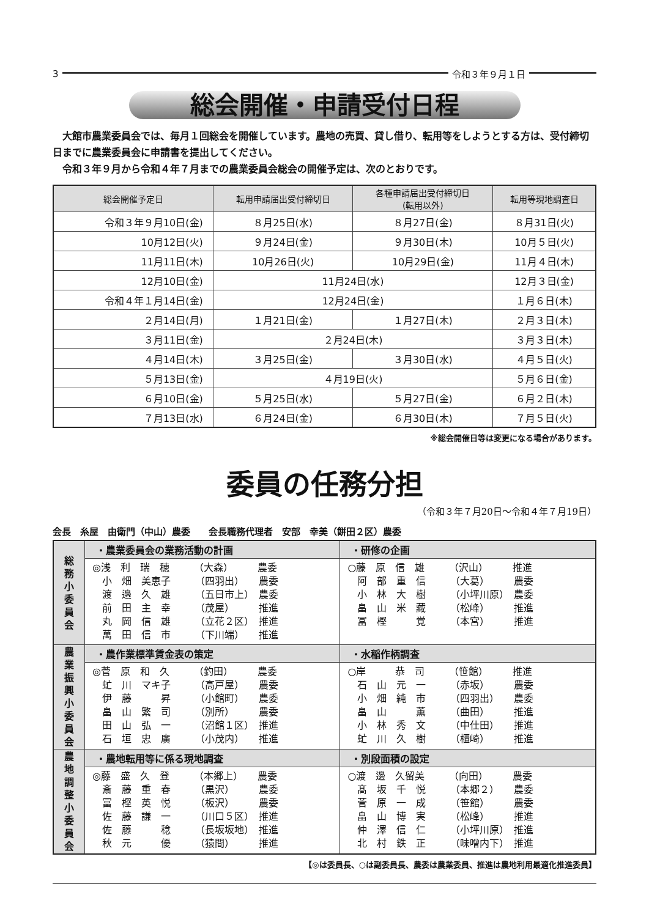3 令和３年９月１日
総会開催・申請受付日程
　大館市農業委員会では、毎月１回総会を開催しています。農地の売買、貸し借り、転用等をしようとする方は、受付締切日までに農業委員会に申請書を提出してください。
　令和３年９月から令和４年７月までの農業委員会総会の開催予定は、次のとおりです。
| 総会開催予定日 | 転用申請届出受付締切日 | 各種申請届出受付締切日 (転用以外) | 転用等現地調査日 |
| --- | --- | --- | --- |
| 令和３年９月10日(金) | ８月25日(水) | ８月27日(金) | ８月31日(火) |
| 10月12日(火) | ９月24日(金) | ９月30日(木) | 10月５日(火) |
| 11月11日(木) | 10月26日(火) | 10月29日(金) | 11月４日(木) |
| 12月10日(金) | 11月24日(水) | | 12月３日(金) |
| 令和４年１月14日(金) | 12月24日(金) | | １月６日(木) |
| ２月14日(月) | １月21日(金) | １月27日(木) | ２月３日(木) |
| ３月11日(金) | ２月24日(木) | | ３月３日(木) |
| ４月14日(木) | ３月25日(金) | ３月30日(水) | ４月５日(火) |
| ５月13日(金) | ４月19日(火) | | ５月６日(金) |
| ６月10日(金) | ５月25日(水) | ５月27日(金) | ６月２日(木) |
| ７月13日(水) | ６月24日(金) | ６月30日(木) | ７月５日(火) |
※総会開催日等は変更になる場合があります。
委員の任務分担
（令和３年７月20日〜令和４年７月19日）
会長　糸屋　由衛門（中山）農委　　会長職務代理者　安部　幸美（餅田２区）農委
| 総 務 小 委 員 会 | ・農業委員会の業務活動の計画 | ・研修の企画 |
| | ◎浅 利 瑞 穂 （大森） 農委 小 畑 美恵子 （四羽出） 農委 渡 邉 久 雄 （五日市上） 農委 前 田 主 幸 （茂屋） 推進 丸 岡 信 雄 （立花２区） 推進 萬 田 信 市 （下川端） 推進 | ○藤 原 信 雄 （沢山） 推進 阿 部 重 信 （大葛） 農委 小 林 大 樹 （小坪川原） 農委 畠 山 米 藏 （松峰） 推進 冨 樫 覚 （本宮） 推進 |
| 農 業 振 興 小 委 員 会 | ・農作業標準賃金表の策定 | ・水稲作柄調査 |
| | ◎菅 原 和 久 （釣田） 農委 虻 川 マキ子 （高戸屋） 農委 伊 藤 昇 （小館町） 農委 畠 山 繁 司 （別所） 農委 田 山 弘 一 （沼館１区） 推進 石 垣 忠 廣 （小茂内） 推進 | ○岸 恭 司 （笹館） 推進 石 山 元 一 （赤坂） 農委 小 畑 純 市 （四羽出） 農委 畠 山 薫 （曲田） 推進 小 林 秀 文 （中仕田） 推進 虻 川 久 樹 （櫃崎） 推進 |
| 農 地 調 整 小 委 員 会 | ・農地転用等に係る現地調査 | ・別段面積の設定 |
| | ◎藤 盛 久 登 （本郷上） 農委 斎 藤 重 春 （黒沢） 農委 冨 樫 英 悦 （板沢） 農委 佐 藤 謙 一 （川口５区） 推進 佐 藤 稔 （長坂坂地） 推進 秋 元 優 （猿間） 推進 | ○渡 邊 久留美 （向田） 農委 髙 坂 千 悦 （本郷２） 農委 菅 原 一 成 （笹館） 農委 畠 山 博 実 （松峰） 推進 仲 澤 信 仁 （小坪川原） 推進 北 村 鉄 正 （味噌内下） 推進 |
【◎は委員長、○は副委員長、農委は農業委員、推進は農地利用最適化推進委員】